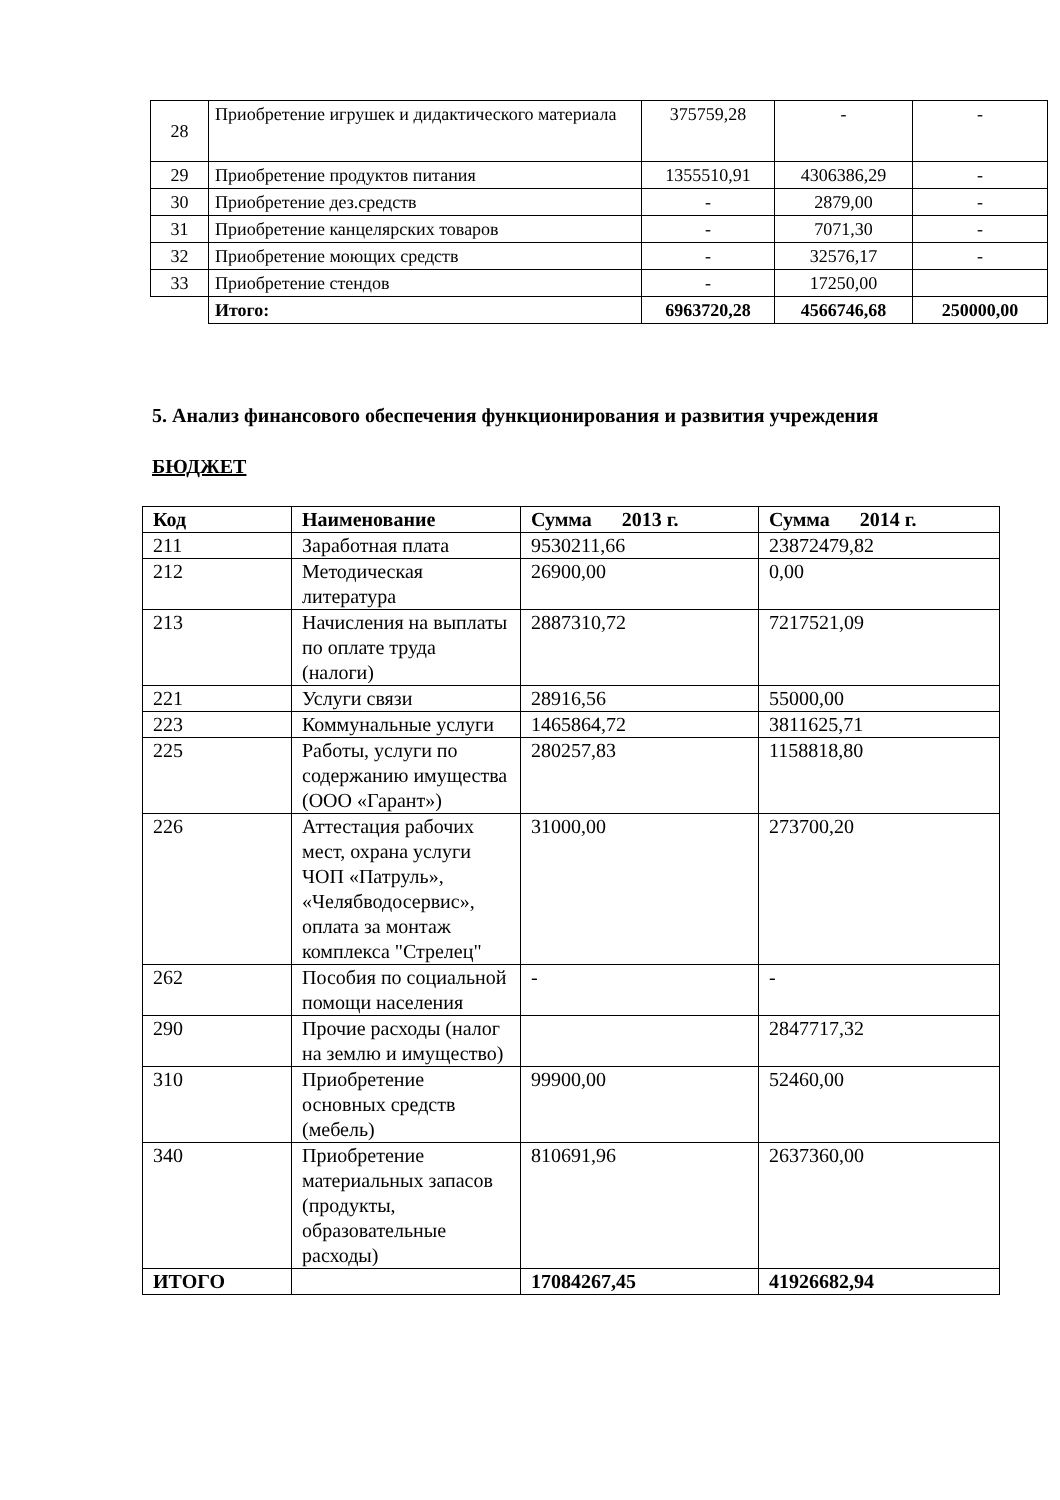| 28 | Приобретение игрушек и дидактического материала | 375759,28 | - | - |
| 29 | Приобретение продуктов питания | 1355510,91 | 4306386,29 | - |
| 30 | Приобретение дез.средств | - | 2879,00 | - |
| 31 | Приобретение канцелярских товаров | - | 7071,30 | - |
| 32 | Приобретение моющих средств | - | 32576,17 | - |
| 33 | Приобретение стендов | - | 17250,00 | |
| | Итого: | 6963720,28 | 4566746,68 | 250000,00 |
5. Анализ финансового обеспечения функционирования и развития учреждения
БЮДЖЕТ
| Код | Наименование | Сумма 2013 г. | Сумма 2014 г. |
| --- | --- | --- | --- |
| 211 | Заработная плата | 9530211,66 | 23872479,82 |
| 212 | Методическая литература | 26900,00 | 0,00 |
| 213 | Начисления на выплаты по оплате труда (налоги) | 2887310,72 | 7217521,09 |
| 221 | Услуги связи | 28916,56 | 55000,00 |
| 223 | Коммунальные услуги | 1465864,72 | 3811625,71 |
| 225 | Работы, услуги по содержанию имущества (ООО «Гарант») | 280257,83 | 1158818,80 |
| 226 | Аттестация рабочих мест, охрана услуги ЧОП «Патруль», «Челябводосервис», оплата за монтаж комплекса "Стрелец" | 31000,00 | 273700,20 |
| 262 | Пособия по социальной помощи населения | - | - |
| 290 | Прочие расходы (налог на землю и имущество) | | 2847717,32 |
| 310 | Приобретение основных средств (мебель) | 99900,00 | 52460,00 |
| 340 | Приобретение материальных запасов (продукты, образовательные расходы) | 810691,96 | 2637360,00 |
| ИТОГО | | 17084267,45 | 41926682,94 |